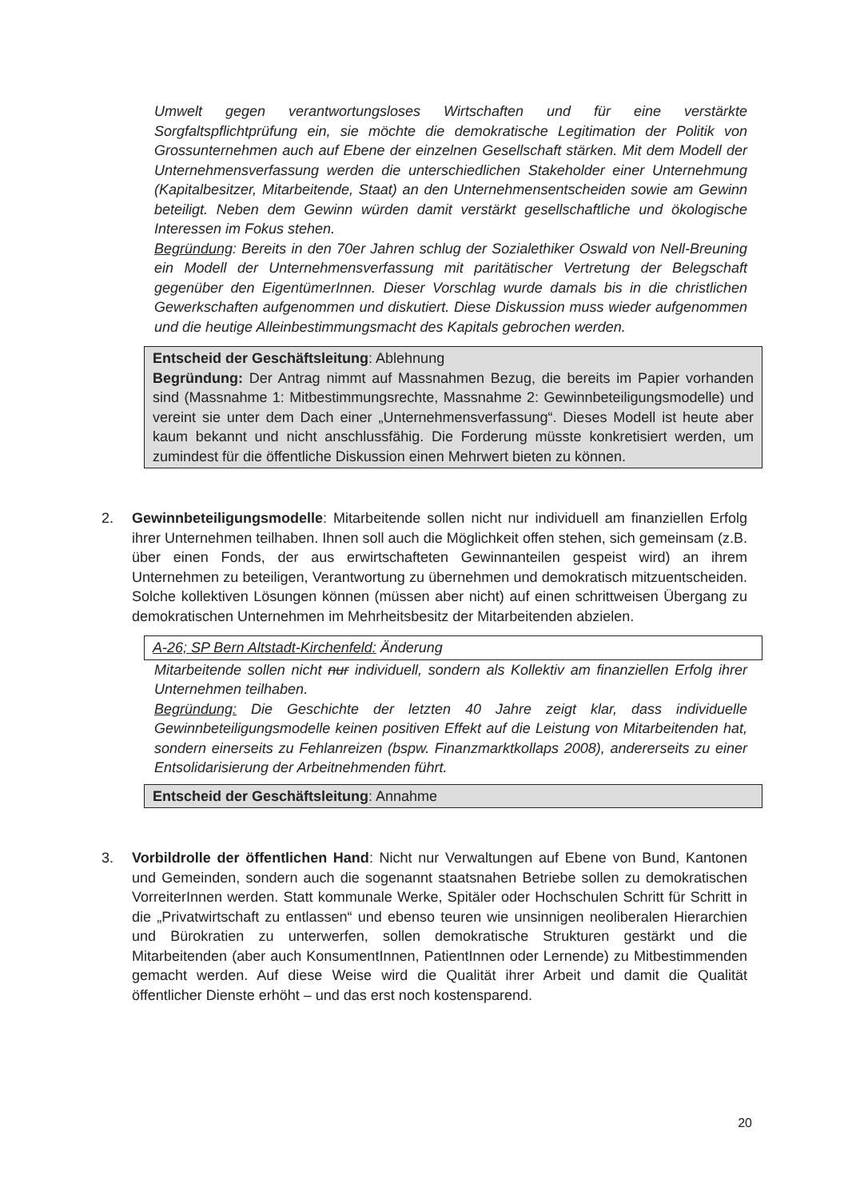Umwelt gegen verantwortungsloses Wirtschaften und für eine verstärkte Sorgfaltspflichtprüfung ein, sie möchte die demokratische Legitimation der Politik von Grossunternehmen auch auf Ebene der einzelnen Gesellschaft stärken. Mit dem Modell der Unternehmensverfassung werden die unterschiedlichen Stakeholder einer Unternehmung (Kapitalbesitzer, Mitarbeitende, Staat) an den Unternehmensentscheiden sowie am Gewinn beteiligt. Neben dem Gewinn würden damit verstärkt gesellschaftliche und ökologische Interessen im Fokus stehen.
Begründung: Bereits in den 70er Jahren schlug der Sozialethiker Oswald von Nell-Breuning ein Modell der Unternehmensverfassung mit paritätischer Vertretung der Belegschaft gegenüber den EigentümerInnen. Dieser Vorschlag wurde damals bis in die christlichen Gewerkschaften aufgenommen und diskutiert. Diese Diskussion muss wieder aufgenommen und die heutige Alleinbestimmungsmacht des Kapitals gebrochen werden.
Entscheid der Geschäftsleitung: Ablehnung
Begründung: Der Antrag nimmt auf Massnahmen Bezug, die bereits im Papier vorhanden sind (Massnahme 1: Mitbestimmungsrechte, Massnahme 2: Gewinnbeteiligungsmodelle) und vereint sie unter dem Dach einer „Unternehmensverfassung“. Dieses Modell ist heute aber kaum bekannt und nicht anschlussfähig. Die Forderung müsste konkretisiert werden, um zumindest für die öffentliche Diskussion einen Mehrwert bieten zu können.
2. Gewinnbeteiligungsmodelle: Mitarbeitende sollen nicht nur individuell am finanziellen Erfolg ihrer Unternehmen teilhaben. Ihnen soll auch die Möglichkeit offen stehen, sich gemeinsam (z.B. über einen Fonds, der aus erwirtschafteten Gewinnanteilen gespeist wird) an ihrem Unternehmen zu beteiligen, Verantwortung zu übernehmen und demokratisch mitzuentscheiden. Solche kollektiven Lösungen können (müssen aber nicht) auf einen schrittweisen Übergang zu demokratischen Unternehmen im Mehrheitsbesitz der Mitarbeitenden abzielen.
A-26; SP Bern Altstadt-Kirchenfeld: Änderung
Mitarbeitende sollen nicht nur individuell, sondern als Kollektiv am finanziellen Erfolg ihrer Unternehmen teilhaben.
Begründung: Die Geschichte der letzten 40 Jahre zeigt klar, dass individuelle Gewinnbeteiligungsmodelle keinen positiven Effekt auf die Leistung von Mitarbeitenden hat, sondern einerseits zu Fehlanreizen (bspw. Finanzmarktkollaps 2008), andererseits zu einer Entsolidarisierung der Arbeitnehmenden führt.
Entscheid der Geschäftsleitung: Annahme
3. Vorbildrolle der öffentlichen Hand: Nicht nur Verwaltungen auf Ebene von Bund, Kantonen und Gemeinden, sondern auch die sogenannt staatsnahen Betriebe sollen zu demokratischen VorreiterInnen werden. Statt kommunale Werke, Spitäler oder Hochschulen Schritt für Schritt in die „Privatwirtschaft zu entlassen“ und ebenso teuren wie unsinnigen neoliberalen Hierarchien und Bürokratien zu unterwerfen, sollen demokratische Strukturen gestärkt und die Mitarbeitenden (aber auch KonsumentInnen, PatientInnen oder Lernende) zu Mitbestimmenden gemacht werden. Auf diese Weise wird die Qualität ihrer Arbeit und damit die Qualität öffentlicher Dienste erhöht – und das erst noch kostensparend.
20